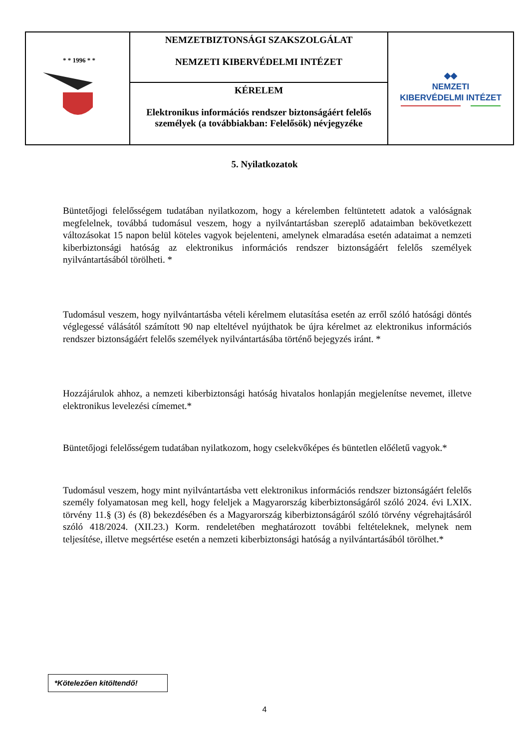| * * 1996 * * | NEMZETBIZTONSÁGI SZAKSZOLGÁLAT NEMZETI KIBERVÉDELMI INTÉZET | ◆◆ NEMZETI KIBERVÉDELMI INTÉZET |
| | KÉRELEM Elektronikus információs rendszer biztonságáért felelős személyek (a továbbiakban: Felelősök) névjegyzéke | |
5. Nyilatkozatok
Büntetőjogi felelősségem tudatában nyilatkozom, hogy a kérelemben feltüntetett adatok a valóságnak megfelelnek, továbbá tudomásul veszem, hogy a nyilvántartásban szereplő adataimban bekövetkezett változásokat 15 napon belül köteles vagyok bejelenteni, amelynek elmaradása esetén adataimat a nemzeti kiberbiztonsági hatóság az elektronikus információs rendszer biztonságáért felelős személyek nyilvántartásából törölheti. *
Tudomásul veszem, hogy nyilvántartásba vételi kérelmem elutasítása esetén az erről szóló hatósági döntés véglegessé válásától számított 90 nap elteltével nyújthatok be újra kérelmet az elektronikus információs rendszer biztonságáért felelős személyek nyilvántartásába történő bejegyzés iránt. *
Hozzájárulok ahhoz, a nemzeti kiberbiztonsági hatóság hivatalos honlapján megjelenítse nevemet, illetve elektronikus levelezési címemet.*
Büntetőjogi felelősségem tudatában nyilatkozom, hogy cselekvőképes és büntetlen előéletű vagyok.*
Tudomásul veszem, hogy mint nyilvántartásba vett elektronikus információs rendszer biztonságáért felelős személy folyamatosan meg kell, hogy feleljek a Magyarország kiberbiztonságáról szóló 2024. évi LXIX. törvény 11.§ (3) és (8) bekezdésében és a Magyarország kiberbiztonságáról szóló törvény végrehajtásáról szóló 418/2024. (XII.23.) Korm. rendeletében meghatározott további feltételeknek, melynek nem teljesítése, illetve megsértése esetén a nemzeti kiberbiztonsági hatóság a nyilvántartásából törölhet.*
*Kötelezően kitöltendő!
4